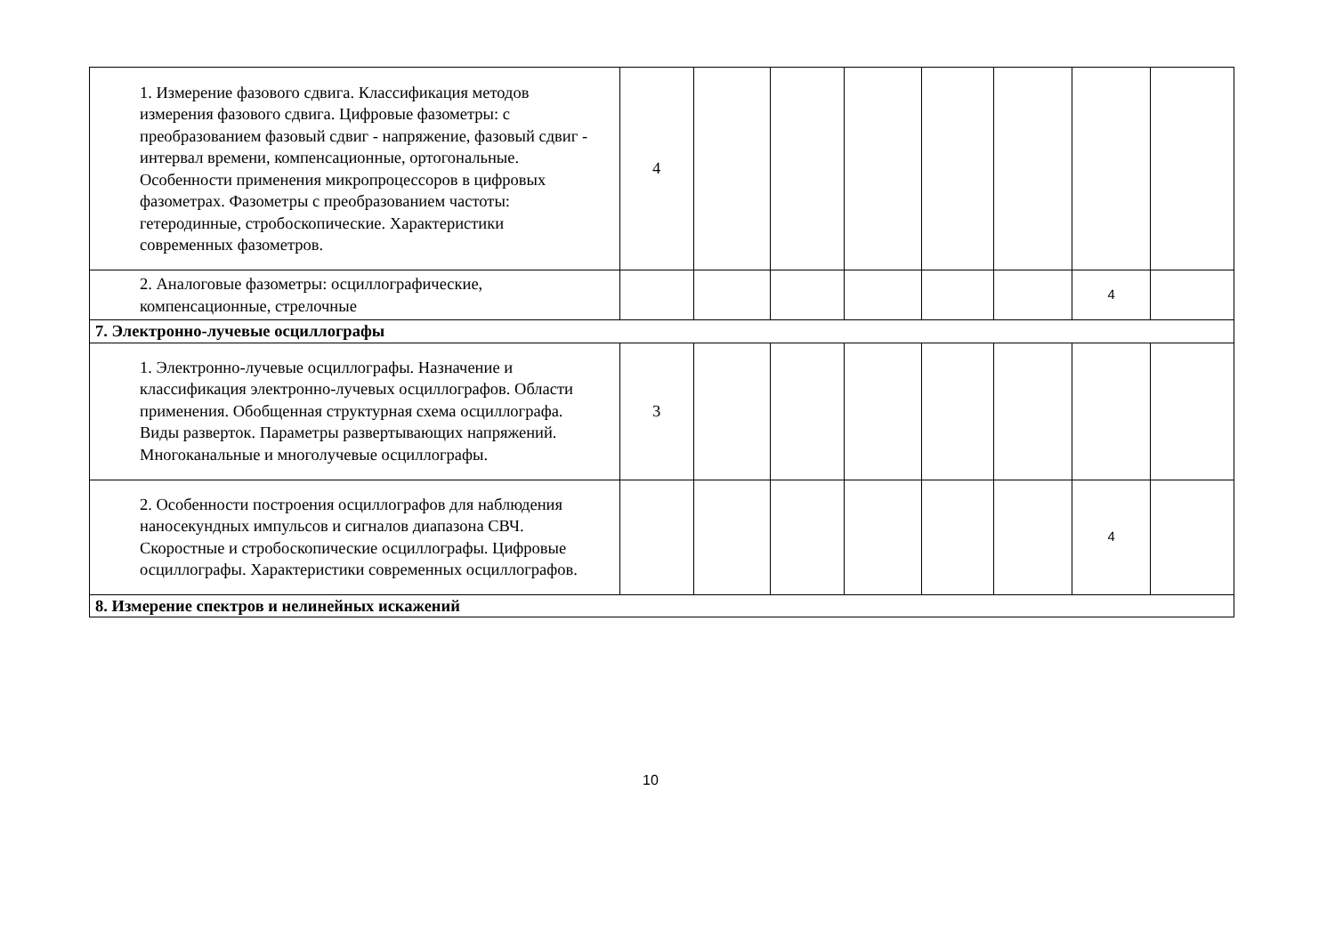| 1. Измерение фазового сдвига. Классификация методов измерения фазового сдвига. Цифровые фазометры: с преобразованием фазовый сдвиг - напряжение, фазовый сдвиг - интервал времени, компенсационные, ортогональные. Особенности применения микропроцессоров в цифровых фазометрах. Фазометры с преобразованием частоты: гетеродинные, стробоскопические. Характеристики современных фазометров. | 4 | | | | | | | |
| 2. Аналоговые фазометры: осциллографические, компенсационные, стрелочные | | | | | | | 4 | |
| 7. Электронно-лучевые осциллографы | | | | | | | | |
| 1. Электронно-лучевые осциллографы. Назначение и классификация электронно-лучевых осциллографов. Области применения. Обобщенная структурная схема осциллографа. Виды разверток. Параметры развертывающих напряжений. Многоканальные и многолучевые осциллографы. | 3 | | | | | | | |
| 2. Особенности построения осциллографов для наблюдения наносекундных импульсов и сигналов диапазона СВЧ. Скоростные и стробоскопические осциллографы. Цифровые осциллографы. Характеристики современных осциллографов. | | | | | | | 4 | |
| 8. Измерение спектров и нелинейных искажений | | | | | | | | |
10